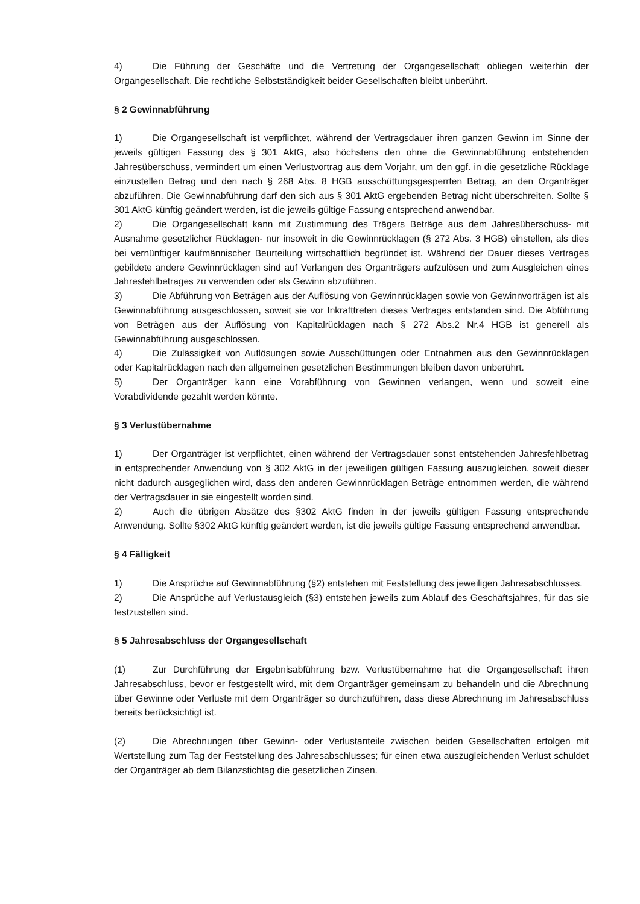4) Die Führung der Geschäfte und die Vertretung der Organgesellschaft obliegen weiterhin der Organgesellschaft. Die rechtliche Selbstständigkeit beider Gesellschaften bleibt unberührt.
§ 2 Gewinnabführung
1) Die Organgesellschaft ist verpflichtet, während der Vertragsdauer ihren ganzen Gewinn im Sinne der jeweils gültigen Fassung des § 301 AktG, also höchstens den ohne die Gewinnabführung entstehenden Jahresüberschuss, vermindert um einen Verlustvortrag aus dem Vorjahr, um den ggf. in die gesetzliche Rücklage einzustellen Betrag und den nach § 268 Abs. 8 HGB ausschüttungsgesperrten Betrag, an den Organträger abzuführen. Die Gewinnabführung darf den sich aus § 301 AktG ergebenden Betrag nicht überschreiten. Sollte § 301 AktG künftig geändert werden, ist die jeweils gültige Fassung entsprechend anwendbar.
2) Die Organgesellschaft kann mit Zustimmung des Trägers Beträge aus dem Jahresüberschuss- mit Ausnahme gesetzlicher Rücklagen- nur insoweit in die Gewinnrücklagen (§ 272 Abs. 3 HGB) einstellen, als dies bei vernünftiger kaufmännischer Beurteilung wirtschaftlich begründet ist. Während der Dauer dieses Vertrages gebildete andere Gewinnrücklagen sind auf Verlangen des Organträgers aufzulösen und zum Ausgleichen eines Jahresfehlbetrages zu verwenden oder als Gewinn abzuführen.
3) Die Abführung von Beträgen aus der Auflösung von Gewinnrücklagen sowie von Gewinnvorträgen ist als Gewinnabführung ausgeschlossen, soweit sie vor Inkrafttreten dieses Vertrages entstanden sind. Die Abführung von Beträgen aus der Auflösung von Kapitalrücklagen nach § 272 Abs.2 Nr.4 HGB ist generell als Gewinnabführung ausgeschlossen.
4) Die Zulässigkeit von Auflösungen sowie Ausschüttungen oder Entnahmen aus den Gewinnrücklagen oder Kapitalrücklagen nach den allgemeinen gesetzlichen Bestimmungen bleiben davon unberührt.
5) Der Organträger kann eine Vorabführung von Gewinnen verlangen, wenn und soweit eine Vorabdividende gezahlt werden könnte.
§ 3 Verlustübernahme
1) Der Organträger ist verpflichtet, einen während der Vertragsdauer sonst entstehenden Jahresfehlbetrag in entsprechender Anwendung von § 302 AktG in der jeweiligen gültigen Fassung auszugleichen, soweit dieser nicht dadurch ausgeglichen wird, dass den anderen Gewinnrücklagen Beträge entnommen werden, die während der Vertragsdauer in sie eingestellt worden sind.
2) Auch die übrigen Absätze des §302 AktG finden in der jeweils gültigen Fassung entsprechende Anwendung. Sollte §302 AktG künftig geändert werden, ist die jeweils gültige Fassung entsprechend anwendbar.
§ 4 Fälligkeit
1) Die Ansprüche auf Gewinnabführung (§2) entstehen mit Feststellung des jeweiligen Jahresabschlusses.
2) Die Ansprüche auf Verlustausgleich (§3) entstehen jeweils zum Ablauf des Geschäftsjahres, für das sie festzustellen sind.
§ 5 Jahresabschluss der Organgesellschaft
(1) Zur Durchführung der Ergebnisabführung bzw. Verlustübernahme hat die Organgesellschaft ihren Jahresabschluss, bevor er festgestellt wird, mit dem Organträger gemeinsam zu behandeln und die Abrechnung über Gewinne oder Verluste mit dem Organträger so durchzuführen, dass diese Abrechnung im Jahresabschluss bereits berücksichtigt ist.
(2) Die Abrechnungen über Gewinn- oder Verlustanteile zwischen beiden Gesellschaften erfolgen mit Wertstellung zum Tag der Feststellung des Jahresabschlusses; für einen etwa auszugleichenden Verlust schuldet der Organträger ab dem Bilanzstichtag die gesetzlichen Zinsen.